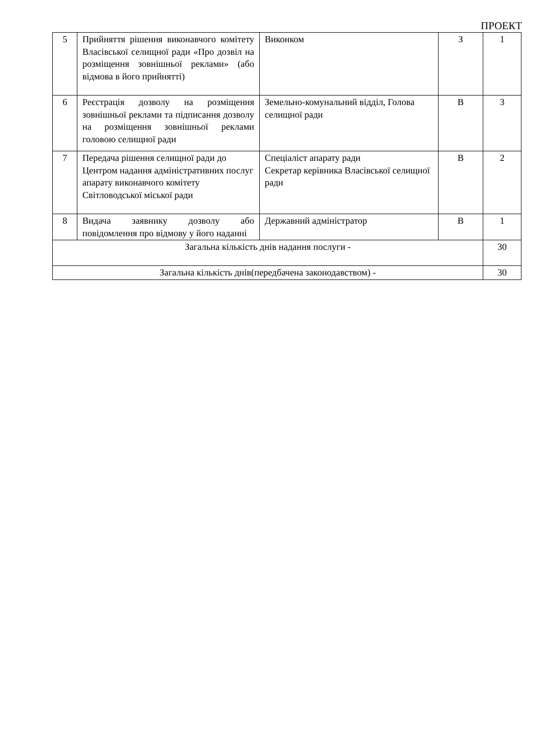ПРОЕКТ
| 5 | Прийняття рішення виконавчого комітету Власівської селищної ради «Про дозвіл на розміщення зовнішньої реклами» (або відмова в його прийнятті) | Виконком | З | 1 |
| 6 | Реєстрація дозволу на розміщення зовнішньої реклами та підписання дозволу на розміщення зовнішньої реклами головою селищної ради | Земельно-комунальний відділ, Голова селищної ради | В | 3 |
| 7 | Передача рішення селищної ради до Центром надання адміністративних послуг апарату виконавчого комітету Світловодської міської ради | Спеціаліст апарату ради Секретар керівника Власівської селищної ради | В | 2 |
| 8 | Видача заявнику дозволу або повідомлення про відмову у його наданні | Державний адміністратор | В | 1 |
| Загальна кількість днів надання послуги - | | | | 30 |
| Загальна кількість днів(передбачена законодавством) - | | | | 30 |